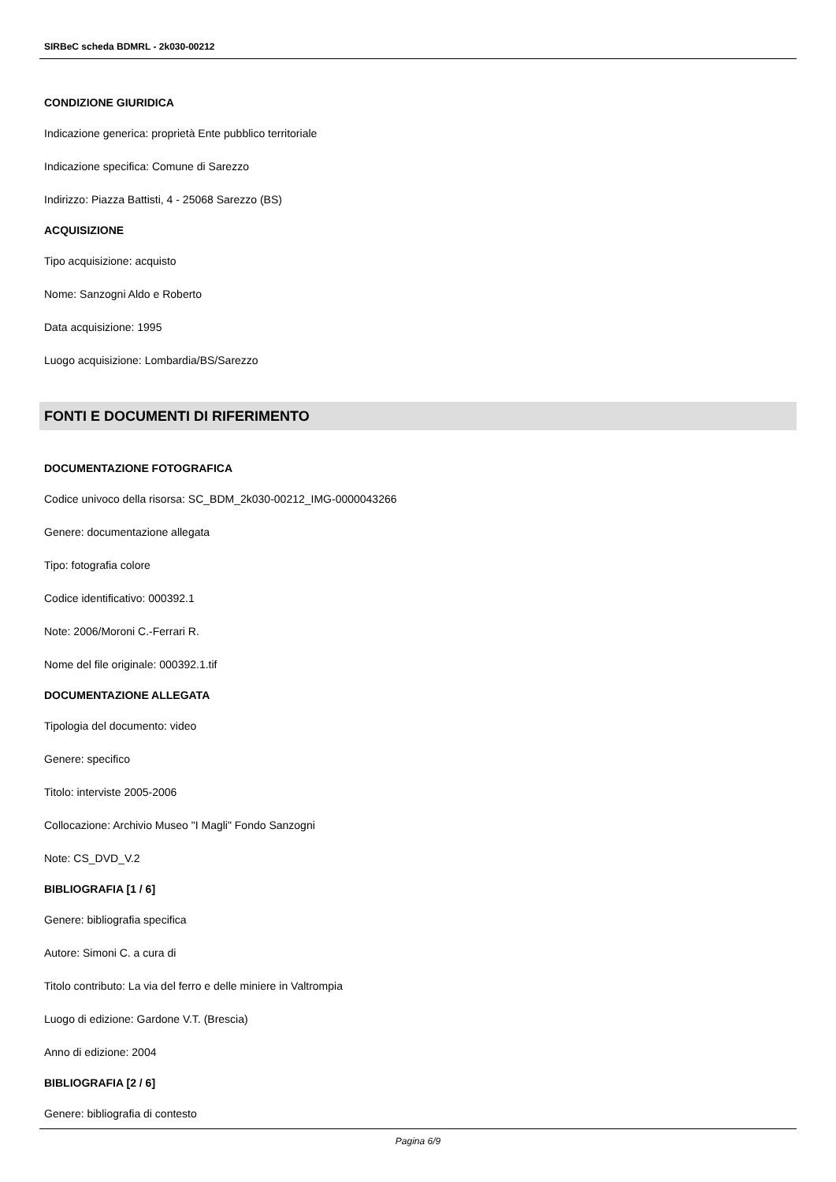SIRBeC scheda BDMRL - 2k030-00212
CONDIZIONE GIURIDICA
Indicazione generica: proprietà Ente pubblico territoriale
Indicazione specifica: Comune di Sarezzo
Indirizzo: Piazza Battisti, 4 - 25068 Sarezzo (BS)
ACQUISIZIONE
Tipo acquisizione: acquisto
Nome: Sanzogni Aldo e Roberto
Data acquisizione: 1995
Luogo acquisizione: Lombardia/BS/Sarezzo
FONTI E DOCUMENTI DI RIFERIMENTO
DOCUMENTAZIONE FOTOGRAFICA
Codice univoco della risorsa: SC_BDM_2k030-00212_IMG-0000043266
Genere: documentazione allegata
Tipo: fotografia colore
Codice identificativo: 000392.1
Note: 2006/Moroni C.-Ferrari R.
Nome del file originale: 000392.1.tif
DOCUMENTAZIONE ALLEGATA
Tipologia del documento: video
Genere: specifico
Titolo: interviste 2005-2006
Collocazione: Archivio Museo "I Magli" Fondo Sanzogni
Note: CS_DVD_V.2
BIBLIOGRAFIA [1 / 6]
Genere: bibliografia specifica
Autore: Simoni C. a cura di
Titolo contributo: La via del ferro e delle miniere in Valtrompia
Luogo di edizione: Gardone V.T. (Brescia)
Anno di edizione: 2004
BIBLIOGRAFIA [2 / 6]
Genere: bibliografia di contesto
Pagina 6/9